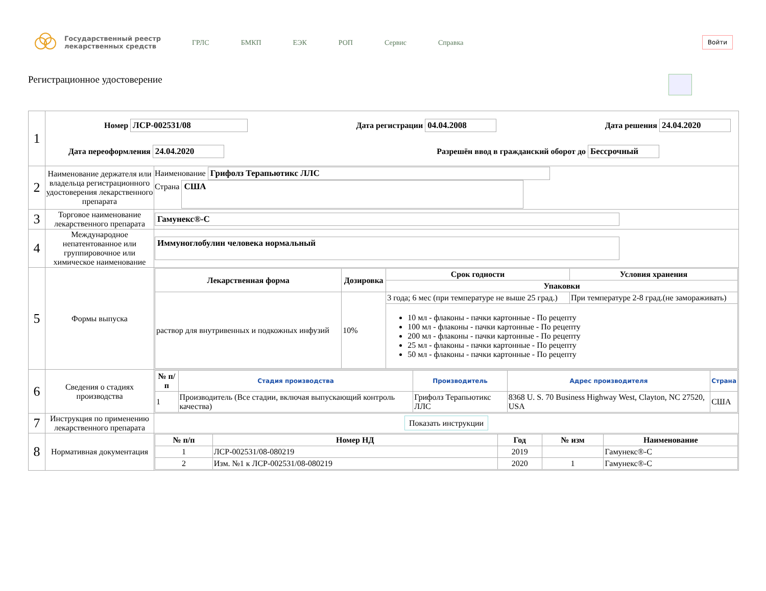Государственный реестр лекарственных средств
ГРЛС БМКП ЕЭК РОП Сервис Справка
Войти
Регистрационное удостоверение
| 1 | Номер ЛСР-002531/08 Дата регистрации 04.04.2008 Дата решения 24.04.2020 Дата переоформления 24.04.2020 Разрешён ввод в гражданский оборот до Бессрочный | |
| 2 | Наименование держателя или владельца регистрационного удостоверения лекарственного препарата | Наименование Грифолз Терапьютикс ЛЛС Страна США |
| 3 | Торговое наименование лекарственного препарата | Гамунекс®-С |
| 4 | Международное непатентованное или группировочное или химическое наименование | Иммуноглобулин человека нормальный |
| 5 | Формы выпуска | / Лекарственная форма / Дозировка / Срок годности / Условия хранения / / --- / --- / --- / --- / / / / Упаковки / / / раствор для внутривенных и подкожных инфузий / 10% / 3 года; 6 мес (при температуре не выше 25 град.) / При температуре 2-8 град.(не замораживать) / / / / 10 мл - флаконы - пачки картонные - По рецепту 100 мл - флаконы - пачки картонные - По рецепту 200 мл - флаконы - пачки картонные - По рецепту 25 мл - флаконы - пачки картонные - По рецепту 50 мл - флаконы - пачки картонные - По рецепту / / |
| 6 | Сведения о стадиях производства | / № п/п / Стадия производства / Производитель / Адрес производителя / Страна / / --- / --- / --- / --- / --- / / 1 / Производитель (Все стадии, включая выпускающий контроль качества) / Грифолз Терапьютикс ЛЛС / 8368 U. S. 70 Business Highway West, Clayton, NC 27520, USA / США / |
| 7 | Инструкция по применению лекарственного препарата | Показать инструкции |
| 8 | Нормативная документация | / № п/п / Номер НД / Год / № изм / Наименование / / --- / --- / --- / --- / --- / / 1 / ЛСР-002531/08-080219 / 2019 / / Гамунекс®-С / / 2 / Изм. №1 к ЛСР-002531/08-080219 / 2020 / 1 / Гамунекс®-С / |